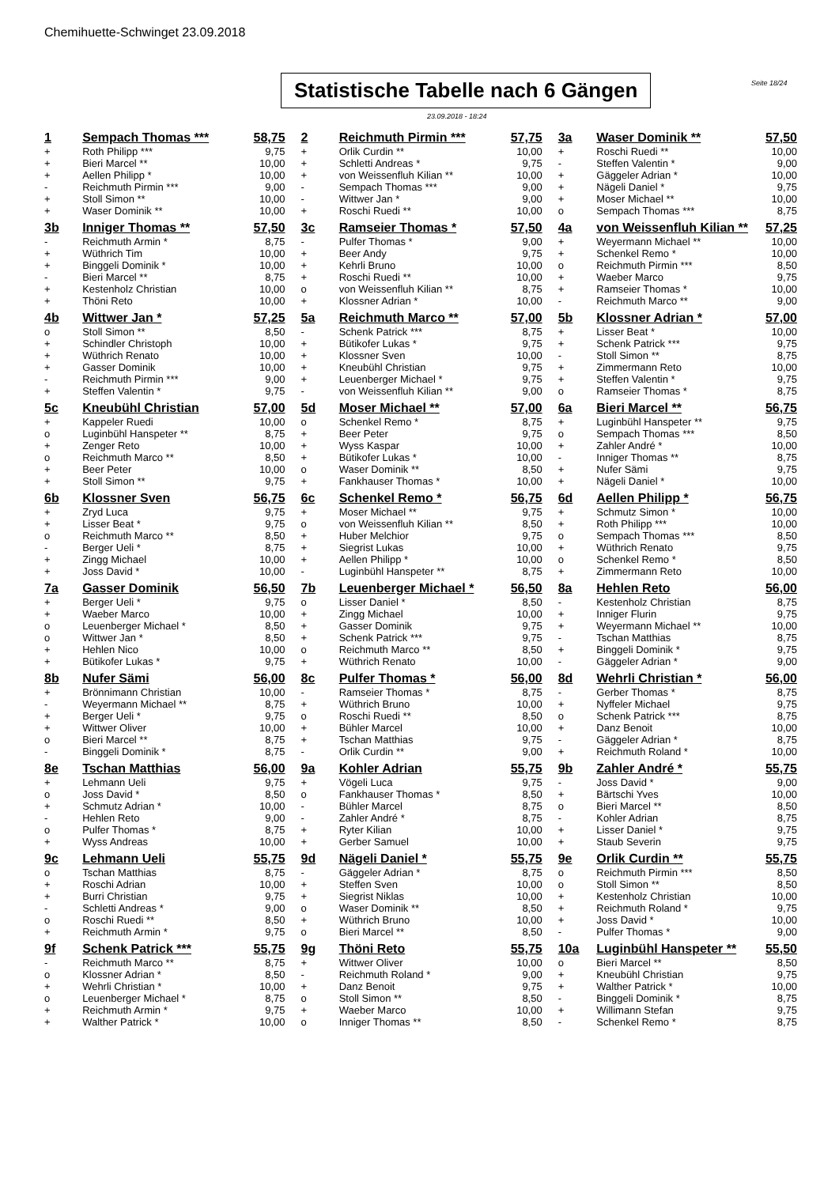Chemihuette-Schwinget 23.09.2018
Statistische Tabelle nach 6 Gängen
Seite 18/24
23.09.2018 - 18:24
| 1 | Sempach Thomas *** | 58,75 | 2 | Reichmuth Pirmin *** | 57,75 | 3a | Waser Dominik ** | 57,50 |
| + | Roth Philipp *** | 9,75 | + | Orlik Curdin ** | 10,00 | + | Roschi Ruedi ** | 10,00 |
| + | Bieri Marcel ** | 10,00 | + | Schletti Andreas * | 9,75 | - | Steffen Valentin * | 9,00 |
| + | Aellen Philipp * | 10,00 | + | von Weissenfluh Kilian ** | 10,00 | + | Gäggeler Adrian * | 10,00 |
| - | Reichmuth Pirmin *** | 9,00 | - | Sempach Thomas *** | 9,00 | + | Nägeli Daniel * | 9,75 |
| + | Stoll Simon ** | 10,00 | - | Wittwer Jan * | 9,00 | + | Moser Michael ** | 10,00 |
| + | Waser Dominik ** | 10,00 | + | Roschi Ruedi ** | 10,00 | o | Sempach Thomas *** | 8,75 |
| 3b | Inniger Thomas ** | 57,50 | 3c | Ramseier Thomas * | 57,50 | 4a | von Weissenfluh Kilian ** | 57,25 |
| - | Reichmuth Armin * | 8,75 | - | Pulfer Thomas * | 9,00 | + | Weyermann Michael ** | 10,00 |
| + | Wüthrich Tim | 10,00 | + | Beer Andy | 9,75 | + | Schenkel Remo * | 10,00 |
| + | Binggeli Dominik * | 10,00 | + | Kehrli Bruno | 10,00 | o | Reichmuth Pirmin *** | 8,50 |
| - | Bieri Marcel ** | 8,75 | + | Roschi Ruedi ** | 10,00 | + | Waeber Marco | 9,75 |
| + | Kestenholz Christian | 10,00 | o | von Weissenfluh Kilian ** | 8,75 | + | Ramseier Thomas * | 10,00 |
| + | Thöni Reto | 10,00 | + | Klossner Adrian * | 10,00 | - | Reichmuth Marco ** | 9,00 |
| 4b | Wittwer Jan * | 57,25 | 5a | Reichmuth Marco ** | 57,00 | 5b | Klossner Adrian * | 57,00 |
| o | Stoll Simon ** | 8,50 | - | Schenk Patrick *** | 8,75 | + | Lisser Beat * | 10,00 |
| + | Schindler Christoph | 10,00 | + | Bütikofer Lukas * | 9,75 | + | Schenk Patrick *** | 9,75 |
| + | Wüthrich Renato | 10,00 | + | Klossner Sven | 10,00 | - | Stoll Simon ** | 8,75 |
| + | Gasser Dominik | 10,00 | + | Kneubühl Christian | 9,75 | + | Zimmermann Reto | 10,00 |
| - | Reichmuth Pirmin *** | 9,00 | + | Leuenberger Michael * | 9,75 | + | Steffen Valentin * | 9,75 |
| + | Steffen Valentin * | 9,75 | - | von Weissenfluh Kilian ** | 9,00 | o | Ramseier Thomas * | 8,75 |
| 5c | Kneubühl Christian | 57,00 | 5d | Moser Michael ** | 57,00 | 6a | Bieri Marcel ** | 56,75 |
| + | Kappeler Ruedi | 10,00 | o | Schenkel Remo * | 8,75 | + | Luginbühl Hanspeter ** | 9,75 |
| o | Luginbühl Hanspeter ** | 8,75 | + | Beer Peter | 9,75 | o | Sempach Thomas *** | 8,50 |
| + | Zenger Reto | 10,00 | + | Wyss Kaspar | 10,00 | + | Zahler André * | 10,00 |
| o | Reichmuth Marco ** | 8,50 | + | Bütikofer Lukas * | 10,00 | - | Inniger Thomas ** | 8,75 |
| + | Beer Peter | 10,00 | o | Waser Dominik ** | 8,50 | + | Nufer Sämi | 9,75 |
| + | Stoll Simon ** | 9,75 | + | Fankhauser Thomas * | 10,00 | + | Nägeli Daniel * | 10,00 |
| 6b | Klossner Sven | 56,75 | 6c | Schenkel Remo * | 56,75 | 6d | Aellen Philipp * | 56,75 |
| + | Zryd Luca | 9,75 | + | Moser Michael ** | 9,75 | + | Schmutz Simon * | 10,00 |
| + | Lisser Beat * | 9,75 | o | von Weissenfluh Kilian ** | 8,50 | + | Roth Philipp *** | 10,00 |
| o | Reichmuth Marco ** | 8,50 | + | Huber Melchior | 9,75 | o | Sempach Thomas *** | 8,50 |
| - | Berger Ueli * | 8,75 | + | Siegrist Lukas | 10,00 | + | Wüthrich Renato | 9,75 |
| + | Zingg Michael | 10,00 | + | Aellen Philipp * | 10,00 | o | Schenkel Remo * | 8,50 |
| + | Joss David * | 10,00 | - | Luginbühl Hanspeter ** | 8,75 | + | Zimmermann Reto | 10,00 |
| 7a | Gasser Dominik | 56,50 | 7b | Leuenberger Michael * | 56,50 | 8a | Hehlen Reto | 56,00 |
| + | Berger Ueli * | 9,75 | o | Lisser Daniel * | 8,50 | - | Kestenholz Christian | 8,75 |
| + | Waeber Marco | 10,00 | + | Zingg Michael | 10,00 | + | Inniger Flurin | 9,75 |
| o | Leuenberger Michael * | 8,50 | + | Gasser Dominik | 9,75 | + | Weyermann Michael ** | 10,00 |
| o | Wittwer Jan * | 8,50 | + | Schenk Patrick *** | 9,75 | - | Tschan Matthias | 8,75 |
| + | Hehlen Nico | 10,00 | o | Reichmuth Marco ** | 8,50 | + | Binggeli Dominik * | 9,75 |
| + | Bütikofer Lukas * | 9,75 | + | Wüthrich Renato | 10,00 | - | Gäggeler Adrian * | 9,00 |
| 8b | Nufer Sämi | 56,00 | 8c | Pulfer Thomas * | 56,00 | 8d | Wehrli Christian * | 56,00 |
| + | Brönnimann Christian | 10,00 | - | Ramseier Thomas * | 8,75 | - | Gerber Thomas * | 8,75 |
| - | Weyermann Michael ** | 8,75 | + | Wüthrich Bruno | 10,00 | + | Nyffeler Michael | 9,75 |
| + | Berger Ueli * | 9,75 | o | Roschi Ruedi ** | 8,50 | o | Schenk Patrick *** | 8,75 |
| + | Wittwer Oliver | 10,00 | + | Bühler Marcel | 10,00 | + | Danz Benoit | 10,00 |
| o | Bieri Marcel ** | 8,75 | + | Tschan Matthias | 9,75 | - | Gäggeler Adrian * | 8,75 |
| - | Binggeli Dominik * | 8,75 | - | Orlik Curdin ** | 9,00 | + | Reichmuth Roland * | 10,00 |
| 8e | Tschan Matthias | 56,00 | 9a | Kohler Adrian | 55,75 | 9b | Zahler André * | 55,75 |
| + | Lehmann Ueli | 9,75 | + | Vögeli Luca | 9,75 | - | Joss David * | 9,00 |
| o | Joss David * | 8,50 | o | Fankhauser Thomas * | 8,50 | + | Bärtschi Yves | 10,00 |
| + | Schmutz Adrian * | 10,00 | - | Bühler Marcel | 8,75 | o | Bieri Marcel ** | 8,50 |
| - | Hehlen Reto | 9,00 | - | Zahler André * | 8,75 | - | Kohler Adrian | 8,75 |
| o | Pulfer Thomas * | 8,75 | + | Ryter Kilian | 10,00 | + | Lisser Daniel * | 9,75 |
| + | Wyss Andreas | 10,00 | + | Gerber Samuel | 10,00 | + | Staub Severin | 9,75 |
| 9c | Lehmann Ueli | 55,75 | 9d | Nägeli Daniel * | 55,75 | 9e | Orlik Curdin ** | 55,75 |
| o | Tschan Matthias | 8,75 | - | Gäggeler Adrian * | 8,75 | o | Reichmuth Pirmin *** | 8,50 |
| + | Roschi Adrian | 10,00 | + | Steffen Sven | 10,00 | o | Stoll Simon ** | 8,50 |
| + | Burri Christian | 9,75 | + | Siegrist Niklas | 10,00 | + | Kestenholz Christian | 10,00 |
| - | Schletti Andreas * | 9,00 | o | Waser Dominik ** | 8,50 | + | Reichmuth Roland * | 9,75 |
| o | Roschi Ruedi ** | 8,50 | + | Wüthrich Bruno | 10,00 | + | Joss David * | 10,00 |
| + | Reichmuth Armin * | 9,75 | o | Bieri Marcel ** | 8,50 | - | Pulfer Thomas * | 9,00 |
| 9f | Schenk Patrick *** | 55,75 | 9g | Thöni Reto | 55,75 | 10a | Luginbühl Hanspeter ** | 55,50 |
| - | Reichmuth Marco ** | 8,75 | + | Wittwer Oliver | 10,00 | o | Bieri Marcel ** | 8,50 |
| o | Klossner Adrian * | 8,50 | - | Reichmuth Roland * | 9,00 | + | Kneubühl Christian | 9,75 |
| + | Wehrli Christian * | 10,00 | + | Danz Benoit | 9,75 | + | Walther Patrick * | 10,00 |
| o | Leuenberger Michael * | 8,75 | o | Stoll Simon ** | 8,50 | - | Binggeli Dominik * | 8,75 |
| + | Reichmuth Armin * | 9,75 | + | Waeber Marco | 10,00 | + | Willimann Stefan | 9,75 |
| + | Walther Patrick * | 10,00 | o | Inniger Thomas ** | 8,50 | - | Schenkel Remo * | 8,75 |